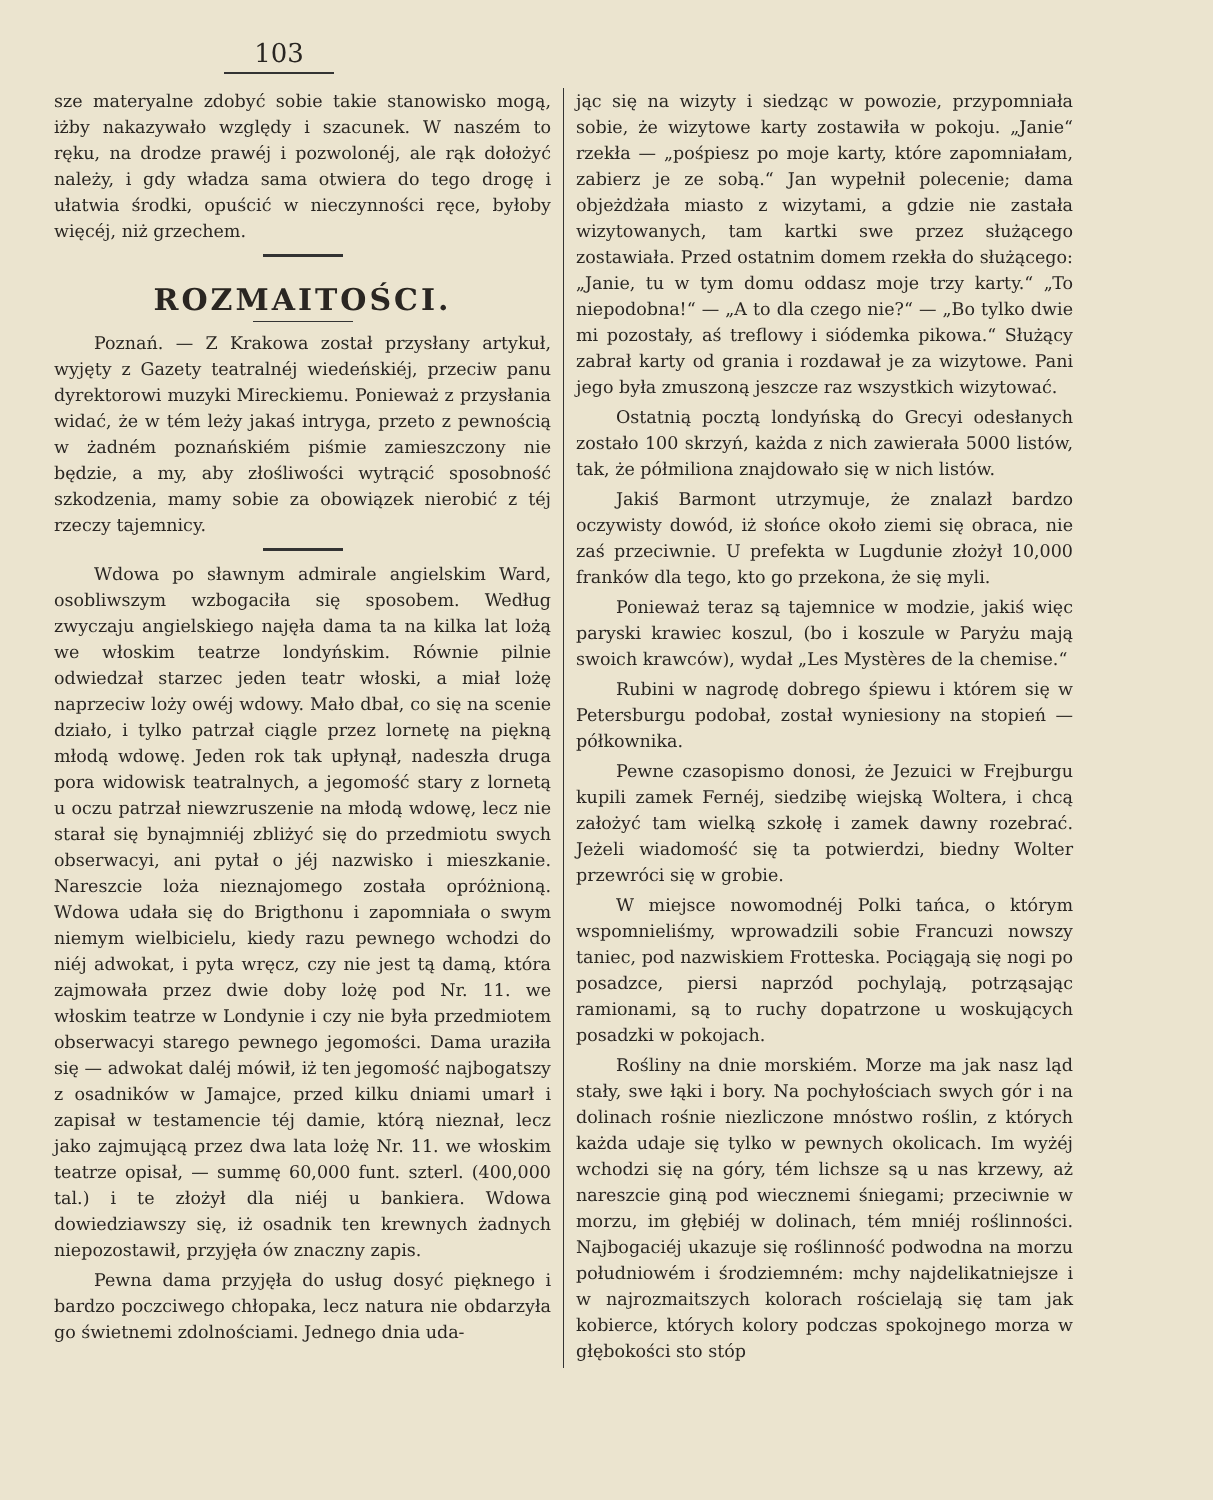103
sze materyalne zdobyć sobie takie stanowisko mogą, iżby nakazywało względy i szacunek. W naszém to ręku, na drodze prawéj i pozwolonéj, ale rąk dołożyć należy, i gdy władza sama otwiera do tego drogę i ułatwia środki, opuścić w nieczynności ręce, byłoby więcéj, niż grzechem.
ROZMAITOŚCI.
Poznań. — Z Krakowa został przysłany artykuł, wyjęty z Gazety teatralnéj wiedeńskiéj, przeciw panu dyrektorowi muzyki Mireckiemu. Ponieważ z przysłania widać, że w tém leży jakaś intryga, przeto z pewnością w żadném poznańskiém piśmie zamieszczony nie będzie, a my, aby złośliwości wytrącić sposobność szkodzenia, mamy sobie za obowiązek nierobić z téj rzeczy tajemnicy.
Wdowa po sławnym admirale angielskim Ward, osobliwszym wzbogaciła się sposobem. Według zwyczaju angielskiego najęła dama ta na kilka lat lożą we włoskim teatrze londyńskim. Równie pilnie odwiedzał starzec jeden teatr włoski, a miał lożę naprzeciw loży owéj wdowy. Mało dbał, co się na scenie działo, i tylko patrzał ciągle przez lornetę na piękną młodą wdowę. Jeden rok tak upłynął, nadeszła druga pora widowisk teatralnych, a jegomość stary z lornetą u oczu patrzał niewzruszenie na młodą wdowę, lecz nie starał się bynajmniéj zbliżyć się do przedmiotu swych obserwacyi, ani pytał o jéj nazwisko i mieszkanie. Nareszcie loża nieznajomego została opróżnioną. Wdowa udała się do Brigthonu i zapomniała o swym niemym wielbicielu, kiedy razu pewnego wchodzi do niéj adwokat, i pyta wręcz, czy nie jest tą damą, która zajmowała przez dwie doby lożę pod Nr. 11. we włoskim teatrze w Londynie i czy nie była przedmiotem obserwacyi starego pewnego jegomości. Dama uraziła się — adwokat daléj mówił, iż ten jegomość najbogatszy z osadników w Jamajce, przed kilku dniami umarł i zapisał w testamencie téj damie, którą nieznał, lecz jako zajmującą przez dwa lata lożę Nr. 11. we włoskim teatrze opisał, — summę 60,000 funt. szterl. (400,000 tal.) i te złożył dla niéj u bankiera. Wdowa dowiedziawszy się, iż osadnik ten krewnych żadnych niepozostawił, przyjęła ów znaczny zapis.
Pewna dama przyjęła do usług dosyć pięknego i bardzo poczciwego chłopaka, lecz natura nie obdarzyła go świetnemi zdolnościami. Jednego dnia uda-
jąc się na wizyty i siedząc w powozie, przypomniała sobie, że wizytowe karty zostawiła w pokoju. „Janie“ rzekła — „pośpiesz po moje karty, które zapomniałam, zabierz je ze sobą.“ Jan wypełnił polecenie; dama objeżdżała miasto z wizytami, a gdzie nie zastała wizytowanych, tam kartki swe przez służącego zostawiała. Przed ostatnim domem rzekła do służącego: „Janie, tu w tym domu oddasz moje trzy karty.“ „To niepodobna!“ — „A to dla czego nie?“ — „Bo tylko dwie mi pozostały, aś treflowy i siódemka pikowa.“ Służący zabrał karty od grania i rozdawał je za wizytowe. Pani jego była zmuszoną jeszcze raz wszystkich wizytować.
Ostatnią pocztą londyńską do Grecyi odesłanych zostało 100 skrzyń, każda z nich zawierała 5000 listów, tak, że półmiliona znajdowało się w nich listów.
Jakiś Barmont utrzymuje, że znalazł bardzo oczywisty dowód, iż słońce około ziemi się obraca, nie zaś przeciwnie. U prefekta w Lugdunie złożył 10,000 franków dla tego, kto go przekona, że się myli.
Ponieważ teraz są tajemnice w modzie, jakiś więc paryski krawiec koszul, (bo i koszule w Paryżu mają swoich krawców), wydał „Les Mystères de la chemise.“
Rubini w nagrodę dobrego śpiewu i którem się w Petersburgu podobał, został wyniesiony na stopień — półkownika.
Pewne czasopismo donosi, że Jezuici w Frejburgu kupili zamek Fernéj, siedzibę wiejską Woltera, i chcą założyć tam wielką szkołę i zamek dawny rozebrać. Jeżeli wiadomość się ta potwierdzi, biedny Wolter przewróci się w grobie.
W miejsce nowomodnéj Polki tańca, o którym wspomnieliśmy, wprowadzili sobie Francuzi nowszy taniec, pod nazwiskiem Frotteska. Pociągają się nogi po posadzce, piersi naprzód pochylają, potrząsając ramionami, są to ruchy dopatrzone u woskujących posadzki w pokojach.
Rośliny na dnie morskiém. Morze ma jak nasz ląd stały, swe łąki i bory. Na pochyłościach swych gór i na dolinach rośnie niezliczone mnóstwo roślin, z których każda udaje się tylko w pewnych okolicach. Im wyżéj wchodzi się na góry, tém lichsze są u nas krzewy, aż nareszcie giną pod wiecznemi śniegami; przeciwnie w morzu, im głębiéj w dolinach, tém mniéj roślinności. Najbogaciéj ukazuje się roślinność podwodna na morzu południowém i środziemném: mchy najdelikatniejsze i w najrozmaitszych kolorach rościelają się tam jak kobierce, których kolory podczas spokojnego morza w głębokości sto stóp